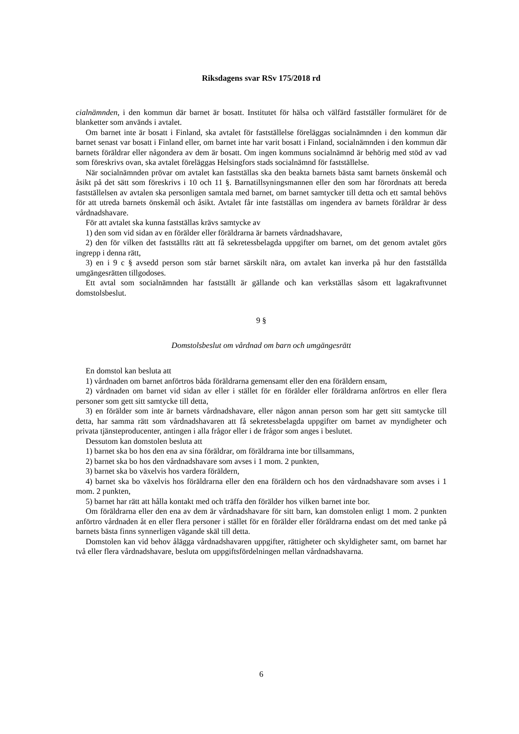Riksdagens svar RSv 175/2018 rd
cialnämnden, i den kommun där barnet är bosatt. Institutet för hälsa och välfärd fastställer formuläret för de blanketter som används i avtalet.
Om barnet inte är bosatt i Finland, ska avtalet för fastställelse föreläggas socialnämnden i den kommun där barnet senast var bosatt i Finland eller, om barnet inte har varit bosatt i Finland, socialnämnden i den kommun där barnets föräldrar eller någondera av dem är bosatt. Om ingen kommuns socialnämnd är behörig med stöd av vad som föreskrivs ovan, ska avtalet föreläggas Helsingfors stads socialnämnd för fastställelse.
När socialnämnden prövar om avtalet kan fastställas ska den beakta barnets bästa samt barnets önskemål och åsikt på det sätt som föreskrivs i 10 och 11 §. Barnatillsyningsmannen eller den som har förordnats att bereda fastställelsen av avtalen ska personligen samtala med barnet, om barnet samtycker till detta och ett samtal behövs för att utreda barnets önskemål och åsikt. Avtalet får inte fastställas om ingendera av barnets föräldrar är dess vårdnadshavare.
För att avtalet ska kunna fastställas krävs samtycke av
1) den som vid sidan av en förälder eller föräldrarna är barnets vårdnadshavare,
2) den för vilken det fastställts rätt att få sekretessbelagda uppgifter om barnet, om det genom avtalet görs ingrepp i denna rätt,
3) en i 9 c § avsedd person som står barnet särskilt nära, om avtalet kan inverka på hur den fastställda umgängesrätten tillgodoses.
Ett avtal som socialnämnden har fastställt är gällande och kan verkställas såsom ett lagakraftvunnet domstolsbeslut.
9 §
Domstolsbeslut om vårdnad om barn och umgängesrätt
En domstol kan besluta att
1) vårdnaden om barnet anförtros båda föräldrarna gemensamt eller den ena föräldern ensam,
2) vårdnaden om barnet vid sidan av eller i stället för en förälder eller föräldrarna anförtros en eller flera personer som gett sitt samtycke till detta,
3) en förälder som inte är barnets vårdnadshavare, eller någon annan person som har gett sitt samtycke till detta, har samma rätt som vårdnadshavaren att få sekretessbelagda uppgifter om barnet av myndigheter och privata tjänsteproducenter, antingen i alla frågor eller i de frågor som anges i beslutet.
Dessutom kan domstolen besluta att
1) barnet ska bo hos den ena av sina föräldrar, om föräldrarna inte bor tillsammans,
2) barnet ska bo hos den vårdnadshavare som avses i 1 mom. 2 punkten,
3) barnet ska bo växelvis hos vardera föräldern,
4) barnet ska bo växelvis hos föräldrarna eller den ena föräldern och hos den vårdnadshavare som avses i 1 mom. 2 punkten,
5) barnet har rätt att hålla kontakt med och träffa den förälder hos vilken barnet inte bor.
Om föräldrarna eller den ena av dem är vårdnadshavare för sitt barn, kan domstolen enligt 1 mom. 2 punkten anförtro vårdnaden åt en eller flera personer i stället för en förälder eller föräldrarna endast om det med tanke på barnets bästa finns synnerligen vägande skäl till detta.
Domstolen kan vid behov ålägga vårdnadshavaren uppgifter, rättigheter och skyldigheter samt, om barnet har två eller flera vårdnadshavare, besluta om uppgiftsfördelningen mellan vårdnadshavarna.
6